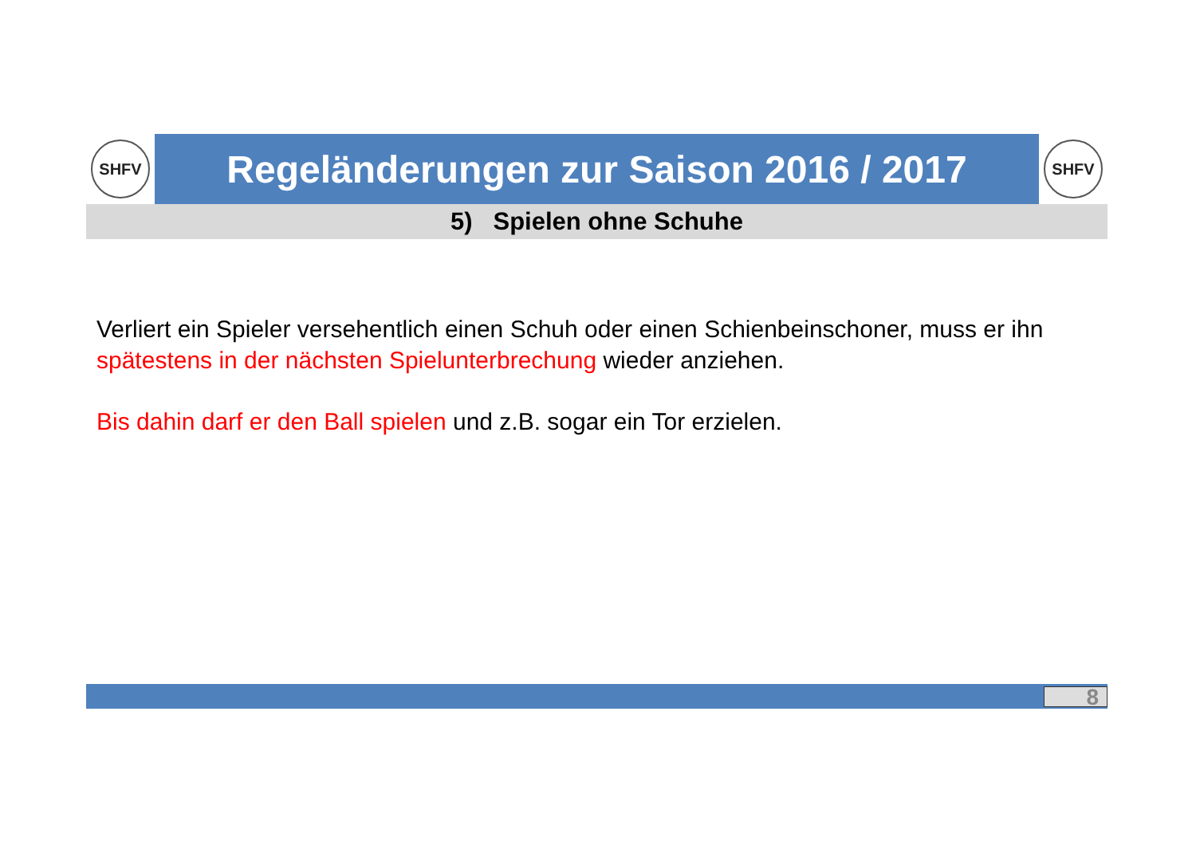SHFV
Regeländerungen zur Saison 2016 / 2017
SHFV
5) Spielen ohne Schuhe
Verliert ein Spieler versehentlich einen Schuh oder einen Schienbeinschoner, muss er ihn spätestens in der nächsten Spielunterbrechung wieder anziehen.
Bis dahin darf er den Ball spielen und z.B. sogar ein Tor erzielen.
8